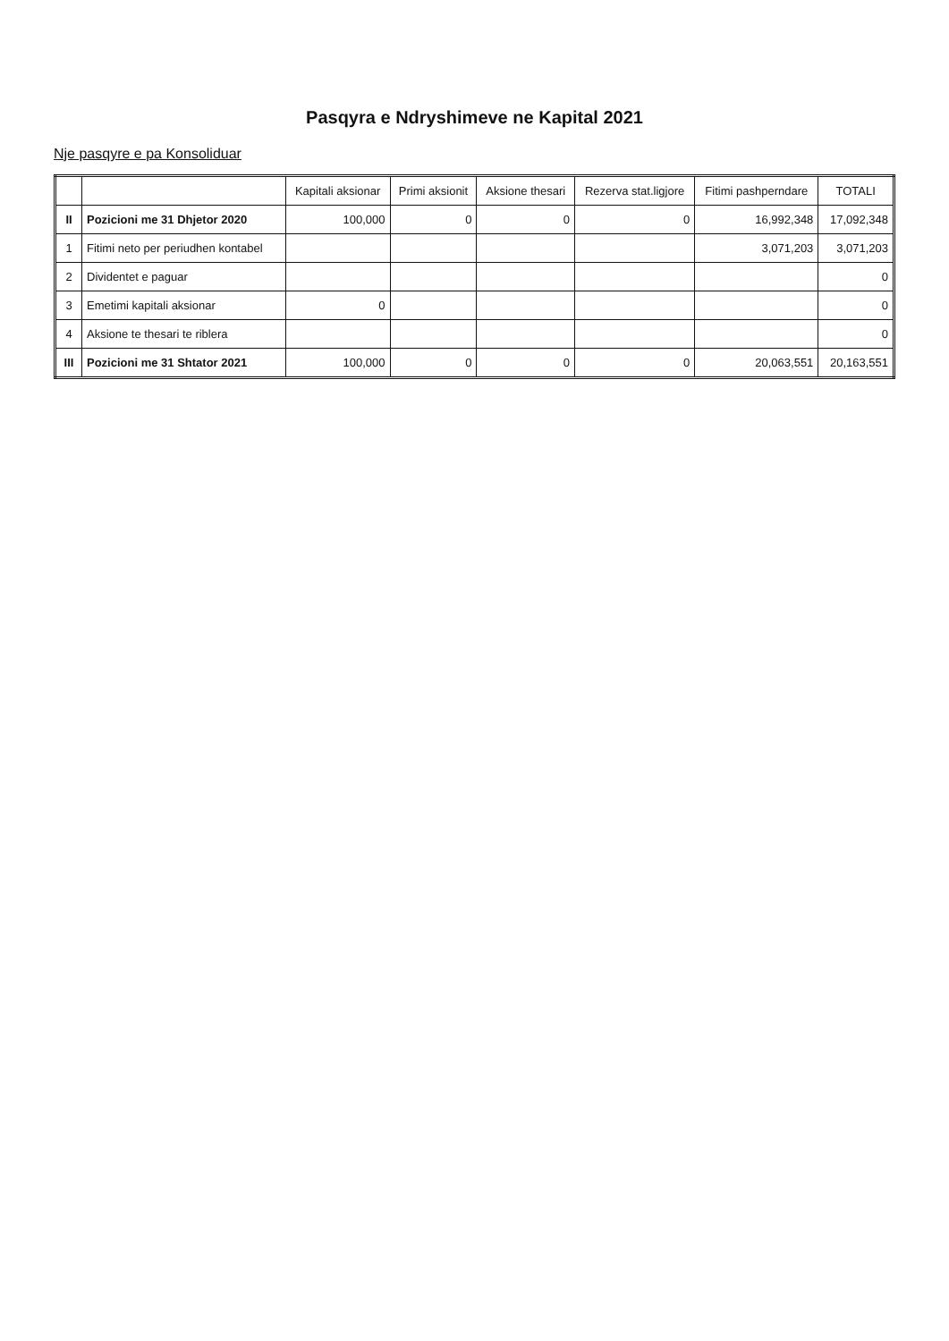Pasqyra e Ndryshimeve ne Kapital 2021
Nje pasqyre e pa Konsoliduar
| | | Kapitali aksionar | Primi aksionit | Aksione thesari | Rezerva stat.ligjore | Fitimi pashperndare | TOTALI |
| --- | --- | --- | --- | --- | --- | --- | --- |
| II | Pozicioni me 31 Dhjetor 2020 | 100,000 | 0 | 0 | 0 | 16,992,348 | 17,092,348 |
| 1 | Fitimi neto per periudhen kontabel | | | | | 3,071,203 | 3,071,203 |
| 2 | Dividentet e paguar | | | | | | 0 |
| 3 | Emetimi kapitali aksionar | 0 | | | | | 0 |
| 4 | Aksione te thesari te riblera | | | | | | 0 |
| III | Pozicioni me 31 Shtator 2021 | 100,000 | 0 | 0 | 0 | 20,063,551 | 20,163,551 |